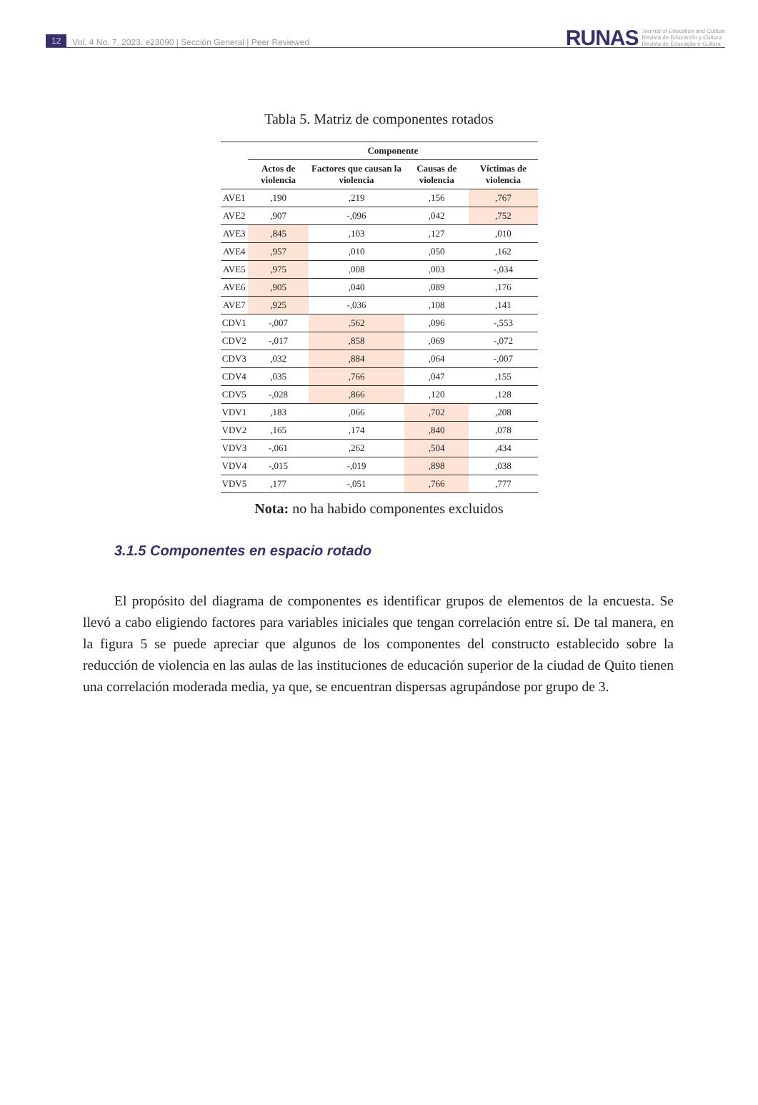12 Vol. 4 No. 7, 2023. e23090 | Sección General | Peer Reviewed
RUNAS Journal of Education and Culture
Revista de Educación y Cultura
Revista de Educação e Cultura
Tabla 5. Matriz de componentes rotados
| | Componente | | | |
| --- | --- | --- | --- | --- |
| | Actos de violencia | Factores que causan la violencia | Causas de violencia | Víctimas de violencia |
| AVE1 | ,190 | ,219 | ,156 | ,767 |
| AVE2 | ,907 | -,096 | ,042 | ,752 |
| AVE3 | ,845 | ,103 | ,127 | ,010 |
| AVE4 | ,957 | ,010 | ,050 | ,162 |
| AVE5 | ,975 | ,008 | ,003 | -,034 |
| AVE6 | ,905 | ,040 | ,089 | ,176 |
| AVE7 | ,925 | -,036 | ,108 | ,141 |
| CDV1 | -,007 | ,562 | ,096 | -,553 |
| CDV2 | -,017 | ,858 | ,069 | -,072 |
| CDV3 | ,032 | ,884 | ,064 | -,007 |
| CDV4 | ,035 | ,766 | ,047 | ,155 |
| CDV5 | -,028 | ,866 | ,120 | ,128 |
| VDV1 | ,183 | ,066 | ,702 | ,208 |
| VDV2 | ,165 | ,174 | ,840 | ,078 |
| VDV3 | -,061 | ,262 | ,504 | ,434 |
| VDV4 | -,015 | -,019 | ,898 | ,038 |
| VDV5 | ,177 | -,051 | ,766 | ,777 |
Nota: no ha habido componentes excluidos
3.1.5 Componentes en espacio rotado
El propósito del diagrama de componentes es identificar grupos de elementos de la encuesta. Se llevó a cabo eligiendo factores para variables iniciales que tengan correlación entre sí. De tal manera, en la figura 5 se puede apreciar que algunos de los componentes del constructo establecido sobre la reducción de violencia en las aulas de las instituciones de educación superior de la ciudad de Quito tienen una correlación moderada media, ya que, se encuentran dispersas agrupándose por grupo de 3.